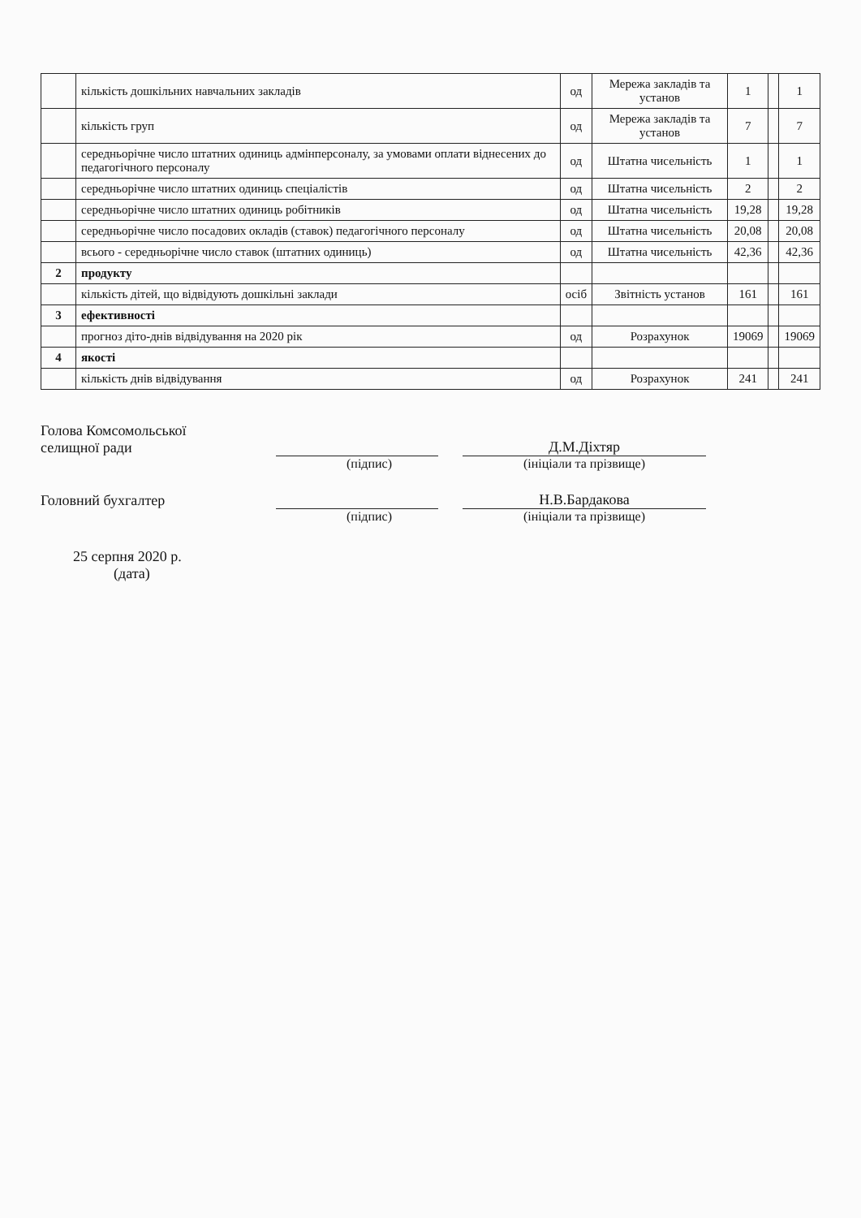| | кількість дошкільних навчальних закладів | од | Мережа закладів та установ | 1 | | 1 |
| | кількість груп | од | Мережа закладів та установ | 7 | | 7 |
| | середньорічне число штатних одиниць адмінперсоналу, за умовами оплати віднесених до педагогічного персоналу | од | Штатна чисельність | 1 | | 1 |
| | середньорічне число штатних одиниць спеціалістів | од | Штатна чисельність | 2 | | 2 |
| | середньорічне число штатних одиниць робітників | од | Штатна чисельність | 19,28 | | 19,28 |
| | середньорічне число посадових окладів (ставок) педагогічного персоналу | од | Штатна чисельність | 20,08 | | 20,08 |
| | всього - середньорічне число ставок (штатних одиниць) | од | Штатна чисельність | 42,36 | | 42,36 |
| 2 | продукту | | | | | |
| | кількість дітей, що відвідують дошкільні заклади | осіб | Звітність установ | 161 | | 161 |
| 3 | ефективності | | | | | |
| | прогноз дітo-днів відвідування на 2020 рік | од | Розрахунок | 19069 | | 19069 |
| 4 | якості | | | | | |
| | кількість днів відвідування | од | Розрахунок | 241 | | 241 |
Голова Комсомольської
селищної ради
Д.М.Діхтяр
(підпис) (ініціали та прізвище)
Головний бухгалтер
Н.В.Бардакова
(підпис) (ініціали та прізвище)
25 серпня 2020 р.
(дата)